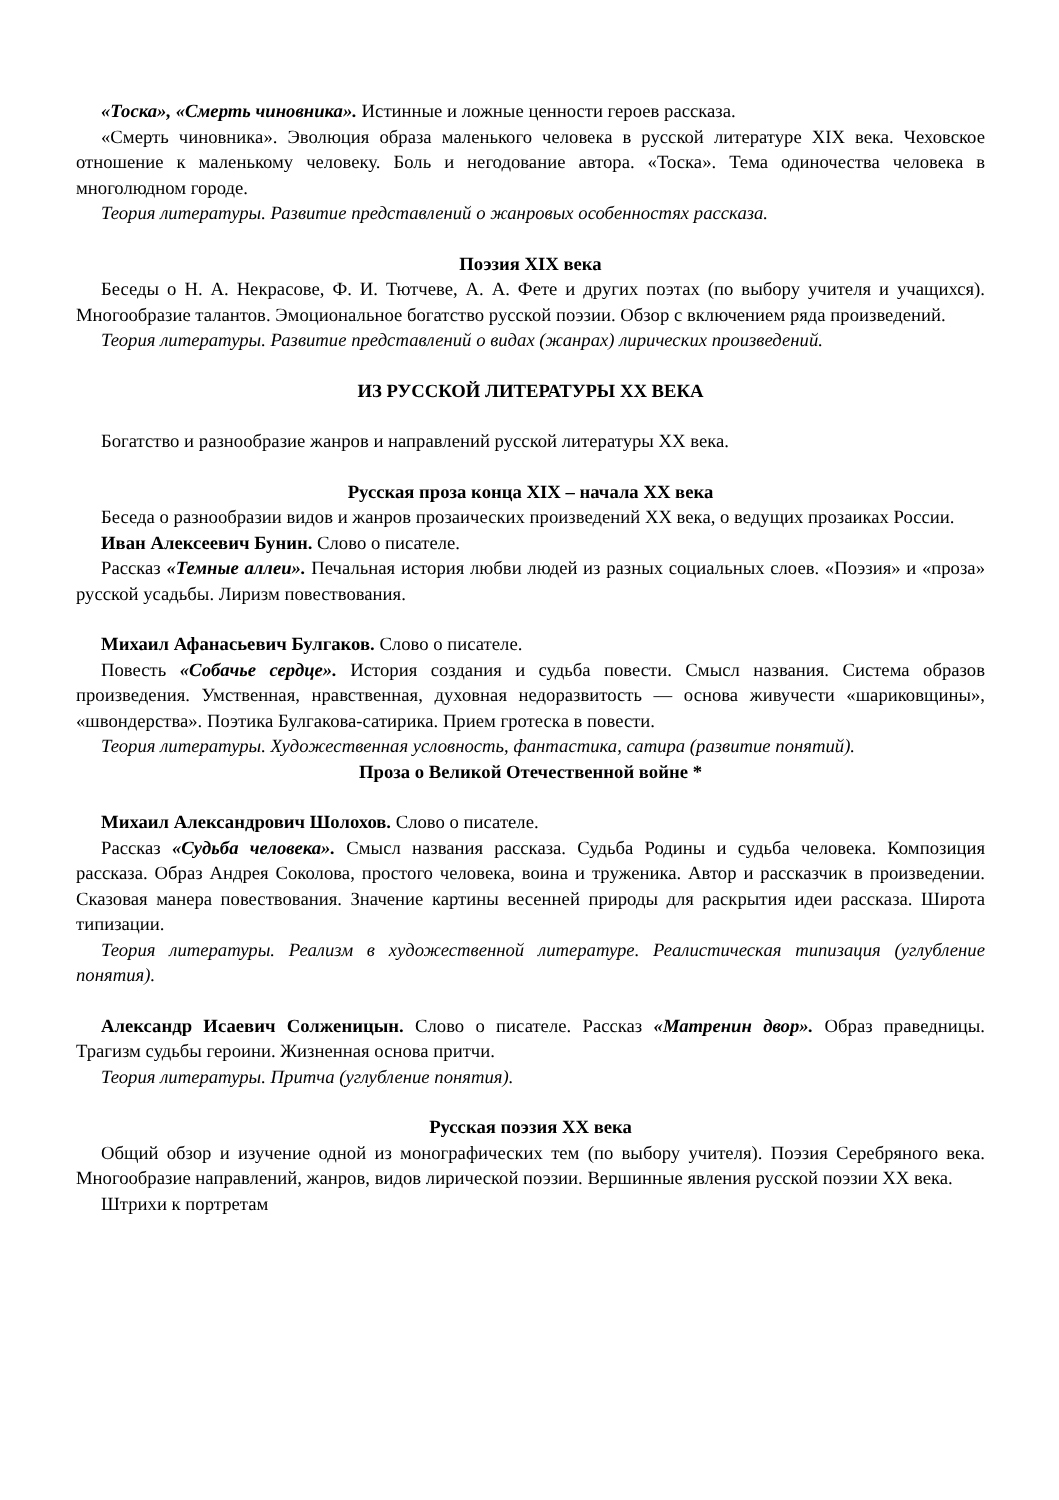«Тоска», «Смерть чиновника». Истинные и ложные ценности героев рассказа.
«Смерть чиновника». Эволюция образа маленького человека в русской литературе XIX века. Чеховское отношение к маленькому человеку. Боль и негодование автора. «Тоска». Тема одиночества человека в многолюдном городе.
Теория литературы. Развитие представлений о жанровых особенностях рассказа.
Поэзия XIX века
Беседы о Н. А. Некрасове, Ф. И. Тютчеве, А. А. Фете и других поэтах (по выбору учителя и учащихся). Многообразие талантов. Эмоциональное богатство русской поэзии. Обзор с включением ряда произведений.
Теория литературы. Развитие представлений о видах (жанрах) лирических произведений.
ИЗ РУССКОЙ ЛИТЕРАТУРЫ XX ВЕКА
Богатство и разнообразие жанров и направлений русской литературы XX века.
Русская проза конца XIX – начала XX века
Беседа о разнообразии видов и жанров прозаических произведений XX века, о ведущих прозаиках России.
Иван Алексеевич Бунин. Слово о писателе.
Рассказ «Темные аллеи». Печальная история любви людей из разных социальных слоев. «Поэзия» и «проза» русской усадьбы. Лиризм повествования.
Михаил Афанасьевич Булгаков. Слово о писателе.
Повесть «Собачье сердце». История создания и судьба повести. Смысл названия. Система образов произведения. Умственная, нравственная, духовная недоразвитость — основа живучести «шариковщины», «швондерства». Поэтика Булгакова-сатирика. Прием гротеска в повести.
Теория литературы. Художественная условность, фантастика, сатира (развитие понятий).
Проза о Великой Отечественной войне *
Михаил Александрович Шолохов. Слово о писателе.
Рассказ «Судьба человека». Смысл названия рассказа. Судьба Родины и судьба человека. Композиция рассказа. Образ Андрея Соколова, простого человека, воина и труженика. Автор и рассказчик в произведении. Сказовая манера повествования. Значение картины весенней природы для раскрытия идеи рассказа. Широта типизации.
Теория литературы. Реализм в художественной литературе. Реалистическая типизация (углубление понятия).
Александр Исаевич Солженицын. Слово о писателе. Рассказ «Матренин двор». Образ праведницы. Трагизм судьбы героини. Жизненная основа притчи.
Теория литературы. Притча (углубление понятия).
Русская поэзия XX века
Общий обзор и изучение одной из монографических тем (по выбору учителя). Поэзия Серебряного века. Многообразие направлений, жанров, видов лирической поэзии. Вершинные явления русской поэзии XX века.
Штрихи к портретам